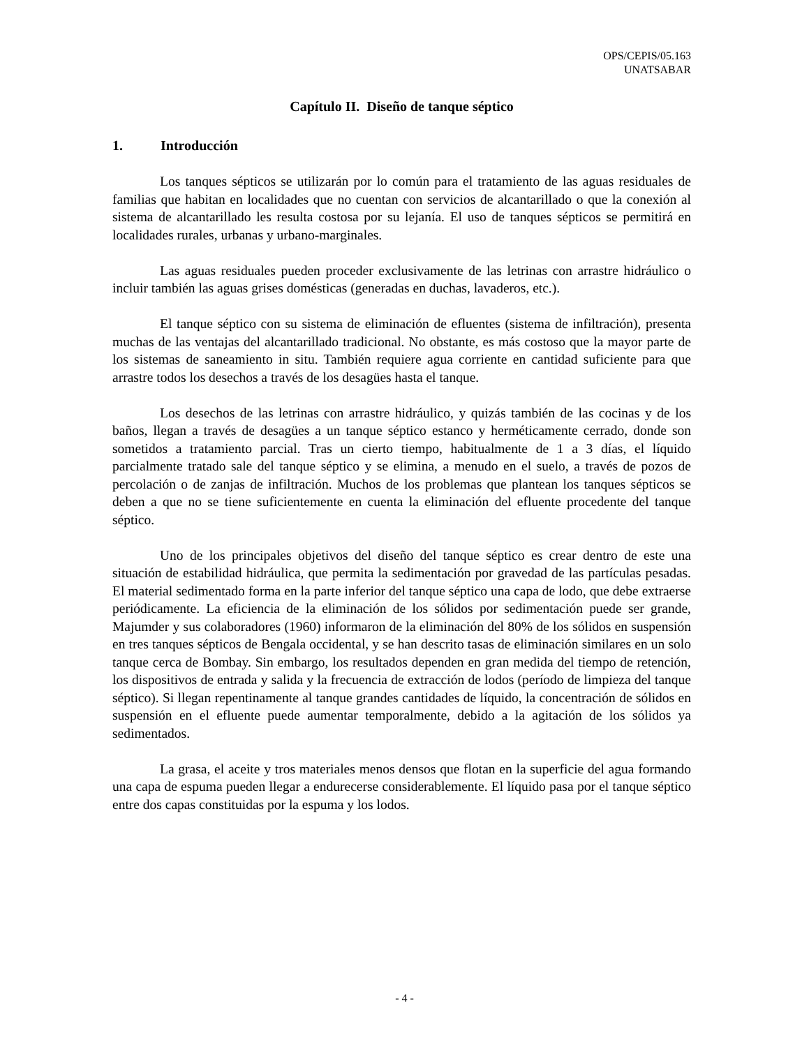OPS/CEPIS/05.163
UNATSABAR
Capítulo II. Diseño de tanque séptico
1. Introducción
Los tanques sépticos se utilizarán por lo común para el tratamiento de las aguas residuales de familias que habitan en localidades que no cuentan con servicios de alcantarillado o que la conexión al sistema de alcantarillado les resulta costosa por su lejanía. El uso de tanques sépticos se permitirá en localidades rurales, urbanas y urbano-marginales.
Las aguas residuales pueden proceder exclusivamente de las letrinas con arrastre hidráulico o incluir también las aguas grises domésticas (generadas en duchas, lavaderos, etc.).
El tanque séptico con su sistema de eliminación de efluentes (sistema de infiltración), presenta muchas de las ventajas del alcantarillado tradicional. No obstante, es más costoso que la mayor parte de los sistemas de saneamiento in situ. También requiere agua corriente en cantidad suficiente para que arrastre todos los desechos a través de los desagües hasta el tanque.
Los desechos de las letrinas con arrastre hidráulico, y quizás también de las cocinas y de los baños, llegan a través de desagües a un tanque séptico estanco y herméticamente cerrado, donde son sometidos a tratamiento parcial. Tras un cierto tiempo, habitualmente de 1 a 3 días, el líquido parcialmente tratado sale del tanque séptico y se elimina, a menudo en el suelo, a través de pozos de percolación o de zanjas de infiltración. Muchos de los problemas que plantean los tanques sépticos se deben a que no se tiene suficientemente en cuenta la eliminación del efluente procedente del tanque séptico.
Uno de los principales objetivos del diseño del tanque séptico es crear dentro de este una situación de estabilidad hidráulica, que permita la sedimentación por gravedad de las partículas pesadas. El material sedimentado forma en la parte inferior del tanque séptico una capa de lodo, que debe extraerse periódicamente. La eficiencia de la eliminación de los sólidos por sedimentación puede ser grande, Majumder y sus colaboradores (1960) informaron de la eliminación del 80% de los sólidos en suspensión en tres tanques sépticos de Bengala occidental, y se han descrito tasas de eliminación similares en un solo tanque cerca de Bombay. Sin embargo, los resultados dependen en gran medida del tiempo de retención, los dispositivos de entrada y salida y la frecuencia de extracción de lodos (período de limpieza del tanque séptico). Si llegan repentinamente al tanque grandes cantidades de líquido, la concentración de sólidos en suspensión en el efluente puede aumentar temporalmente, debido a la agitación de los sólidos ya sedimentados.
La grasa, el aceite y tros materiales menos densos que flotan en la superficie del agua formando una capa de espuma pueden llegar a endurecerse considerablemente. El líquido pasa por el tanque séptico entre dos capas constituidas por la espuma y los lodos.
- 4 -